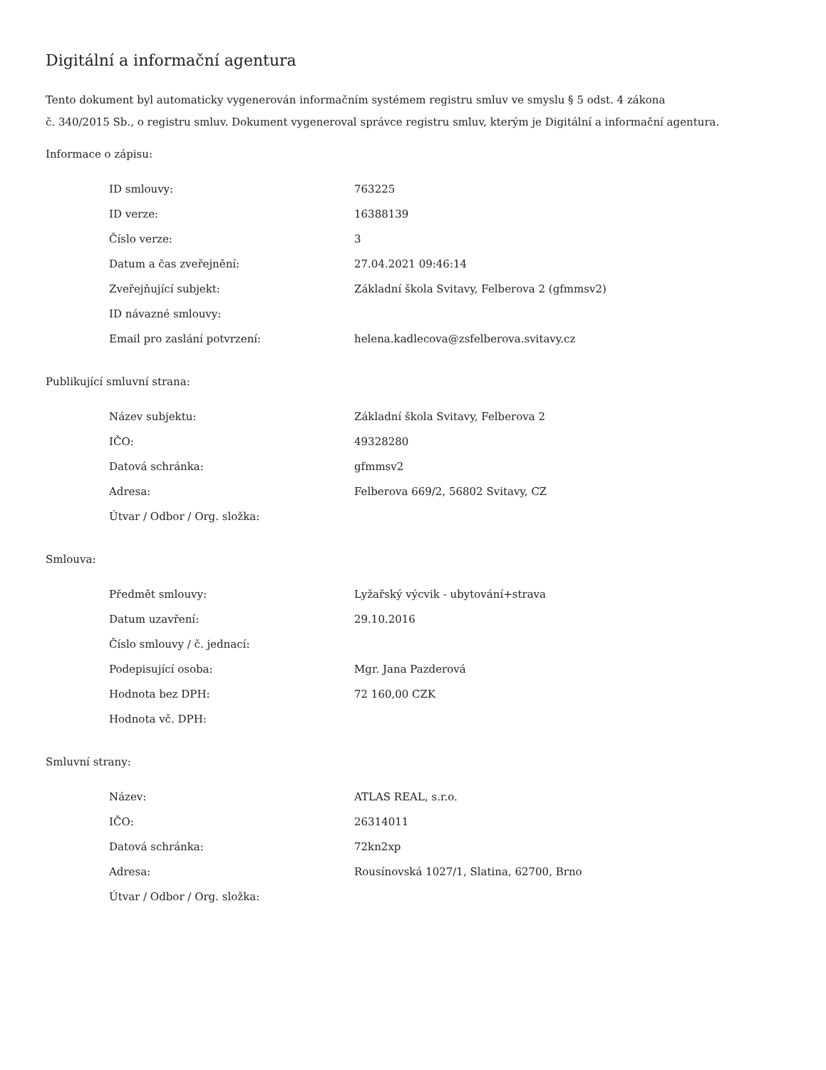Digitální a informační agentura
Tento dokument byl automaticky vygenerován informačním systémem registru smluv ve smyslu § 5 odst. 4 zákona
č. 340/2015 Sb., o registru smluv. Dokument vygeneroval správce registru smluv, kterým je Digitální a informační agentura.
Informace o zápisu:
| ID smlouvy: | 763225 |
| ID verze: | 16388139 |
| Číslo verze: | 3 |
| Datum a čas zveřejnění: | 27.04.2021 09:46:14 |
| Zveřejňující subjekt: | Základní škola Svitavy, Felberova 2 (gfmmsv2) |
| ID návazné smlouvy: | |
| Email pro zaslání potvrzení: | helena.kadlecova@zsfelberova.svitavy.cz |
Publikující smluvní strana:
| Název subjektu: | Základní škola Svitavy, Felberova 2 |
| IČO: | 49328280 |
| Datová schránka: | gfmmsv2 |
| Adresa: | Felberova 669/2, 56802 Svitavy, CZ |
| Útvar / Odbor / Org. složka: | |
Smlouva:
| Předmět smlouvy: | Lyžařský výcvik - ubytování+strava |
| Datum uzavření: | 29.10.2016 |
| Číslo smlouvy / č. jednací: | |
| Podepisující osoba: | Mgr. Jana Pazderová |
| Hodnota bez DPH: | 72 160,00 CZK |
| Hodnota vč. DPH: | |
Smluvní strany:
| Název: | ATLAS REAL, s.r.o. |
| IČO: | 26314011 |
| Datová schránka: | 72kn2xp |
| Adresa: | Rousínovská 1027/1, Slatina, 62700, Brno |
| Útvar / Odbor / Org. složka: | |